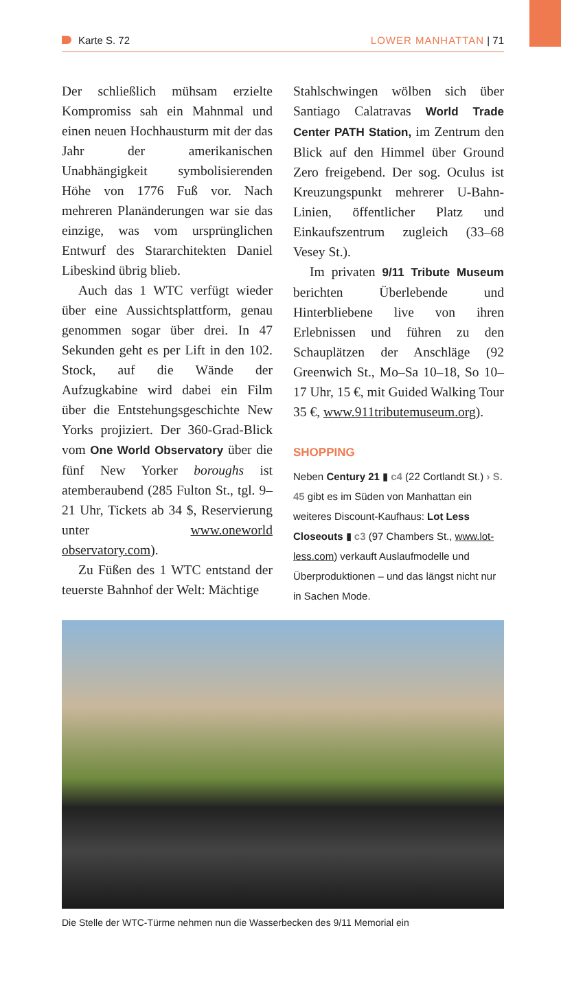Karte S. 72 LOWER MANHATTAN | 71
Der schließlich mühsam erzielte Kompromiss sah ein Mahnmal und einen neuen Hochhausturm mit der das Jahr der amerikanischen Unabhängigkeit symbolisierenden Höhe von 1776 Fuß vor. Nach mehreren Planänderungen war sie das einzige, was vom ursprünglichen Entwurf des Stararchitekten Daniel Libeskind übrig blieb.
Auch das 1 WTC verfügt wieder über eine Aussichtsplattform, genau genommen sogar über drei. In 47 Sekunden geht es per Lift in den 102. Stock, auf die Wände der Aufzugkabine wird dabei ein Film über die Entstehungsgeschichte New Yorks projiziert. Der 360-Grad-Blick vom One World Observatory über die fünf New Yorker boroughs ist atemberaubend (285 Fulton St., tgl. 9–21 Uhr, Tickets ab 34 $, Reservierung unter www.oneworld observatory.com).
Zu Füßen des 1 WTC entstand der teuerste Bahnhof der Welt: Mächtige
Stahlschwingen wölben sich über Santiago Calatravas World Trade Center PATH Station, im Zentrum den Blick auf den Himmel über Ground Zero freigebend. Der sog. Oculus ist Kreuzungspunkt mehrerer U-Bahn-Linien, öffentlicher Platz und Einkaufszentrum zugleich (33–68 Vesey St.).
Im privaten 9/11 Tribute Museum berichten Überlebende und Hinterbliebene live von ihren Erlebnissen und führen zu den Schauplätzen der Anschläge (92 Greenwich St., Mo–Sa 10–18, So 10–17 Uhr, 15 €, mit Guided Walking Tour 35 €, www.911tributemuseum.org).
SHOPPING
Neben Century 21 ▮ c4 (22 Cortlandt St.) › S. 45 gibt es im Süden von Manhattan ein weiteres Discount-Kaufhaus: Lot Less Closeouts ▮ c3 (97 Chambers St., www.lot-less.com) verkauft Auslaufmodelle und Überproduktionen – und das längst nicht nur in Sachen Mode.
Die Stelle der WTC-Türme nehmen nun die Wasserbecken des 9/11 Memorial ein